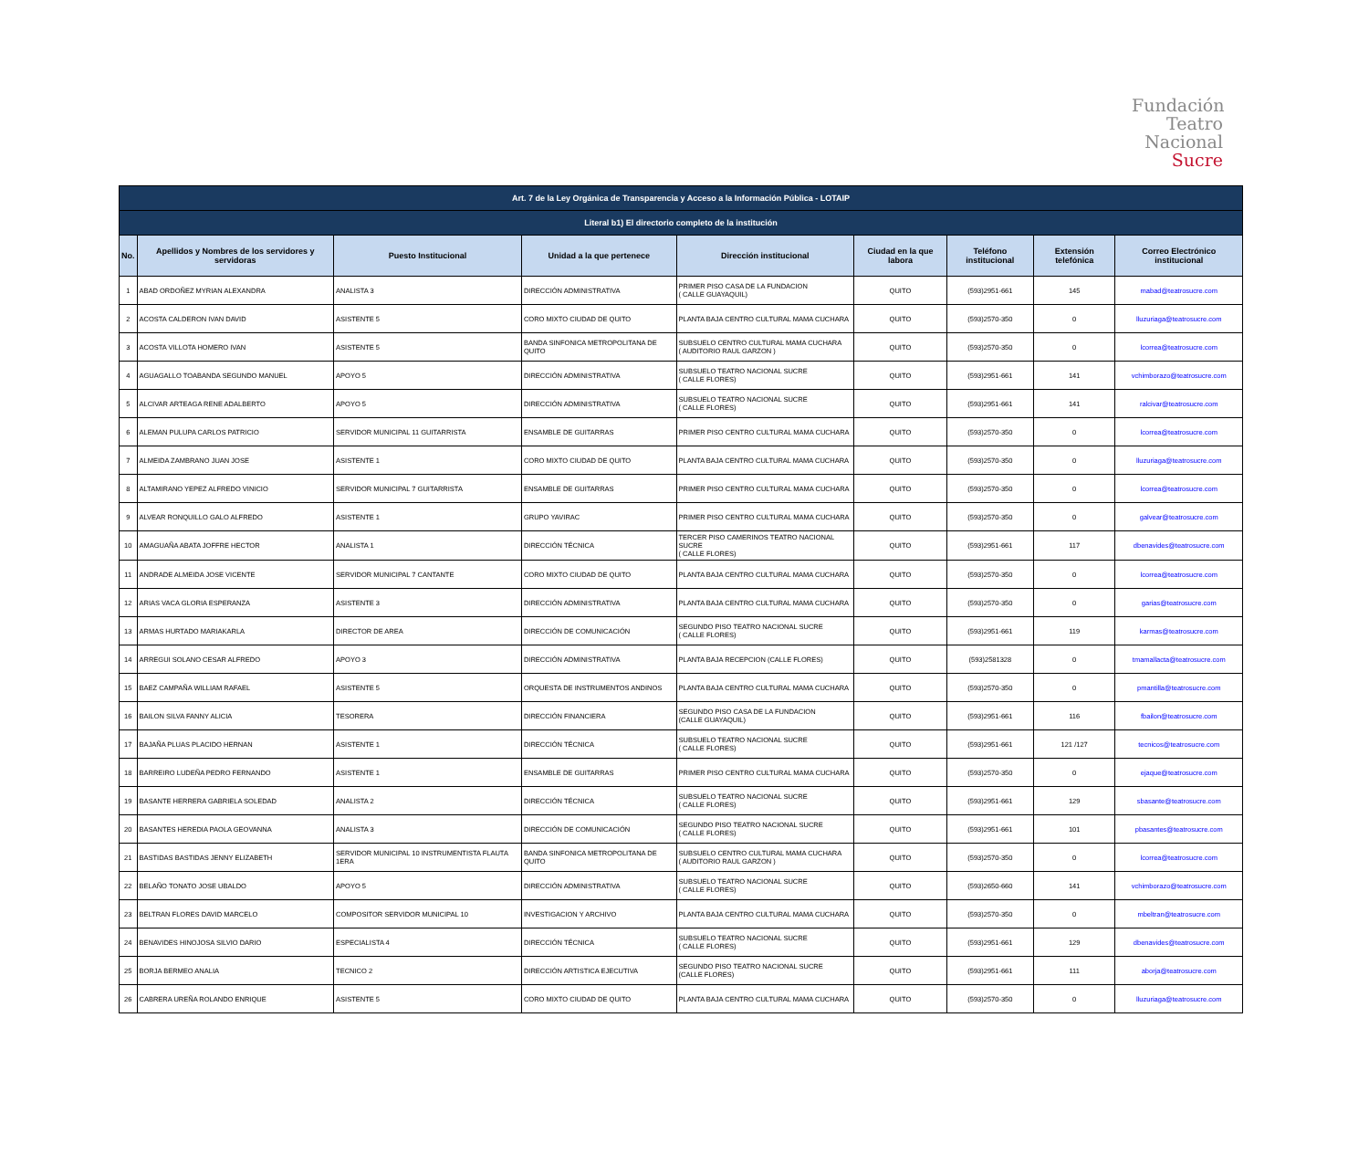Fundación
Teatro
Nacional
Sucre
| Art. 7 de la Ley Orgánica de Transparencia y Acceso a la Información Pública - LOTAIP | | | | | | | | |
| --- | --- | --- | --- | --- | --- | --- | --- | --- |
| Literal b1) El directorio completo de la institución | | | | | | | | |
| No. | Apellidos y Nombres de los servidores y servidoras | Puesto Institucional | Unidad a la que pertenece | Dirección institucional | Ciudad en la que labora | Teléfono institucional | Extensión telefónica | Correo Electrónico institucional |
| 1 | ABAD ORDOÑEZ MYRIAN ALEXANDRA | ANALISTA 3 | DIRECCIÓN ADMINISTRATIVA | PRIMER PISO CASA DE LA FUNDACION ( CALLE GUAYAQUIL) | QUITO | (593)2951-661 | 145 | mabad@teatrosucre.com |
| 2 | ACOSTA CALDERON IVAN DAVID | ASISTENTE 5 | CORO MIXTO CIUDAD DE QUITO | PLANTA BAJA CENTRO CULTURAL MAMA CUCHARA | QUITO | (593)2570-350 | 0 | lluzuriaga@teatrosucre.com |
| 3 | ACOSTA VILLOTA HOMERO IVAN | ASISTENTE 5 | BANDA SINFONICA METROPOLITANA DE QUITO | SUBSUELO CENTRO CULTURAL MAMA CUCHARA ( AUDITORIO RAUL GARZON ) | QUITO | (593)2570-350 | 0 | lcorrea@teatrosucre.com |
| 4 | AGUAGALLO TOABANDA SEGUNDO MANUEL | APOYO 5 | DIRECCIÓN ADMINISTRATIVA | SUBSUELO TEATRO NACIONAL SUCRE ( CALLE FLORES) | QUITO | (593)2951-661 | 141 | vchimborazo@teatrosucre.com |
| 5 | ALCIVAR ARTEAGA RENE ADALBERTO | APOYO 5 | DIRECCIÓN ADMINISTRATIVA | SUBSUELO TEATRO NACIONAL SUCRE ( CALLE FLORES) | QUITO | (593)2951-661 | 141 | ralcivar@teatrosucre.com |
| 6 | ALEMAN PULUPA CARLOS PATRICIO | SERVIDOR MUNICIPAL 11 GUITARRISTA | ENSAMBLE DE GUITARRAS | PRIMER PISO CENTRO CULTURAL MAMA CUCHARA | QUITO | (593)2570-350 | 0 | lcorrea@teatrosucre.com |
| 7 | ALMEIDA ZAMBRANO JUAN JOSE | ASISTENTE 1 | CORO MIXTO CIUDAD DE QUITO | PLANTA BAJA CENTRO CULTURAL MAMA CUCHARA | QUITO | (593)2570-350 | 0 | lluzuriaga@teatrosucre.com |
| 8 | ALTAMIRANO YEPEZ ALFREDO VINICIO | SERVIDOR MUNICIPAL 7 GUITARRISTA | ENSAMBLE DE GUITARRAS | PRIMER PISO CENTRO CULTURAL MAMA CUCHARA | QUITO | (593)2570-350 | 0 | lcorrea@teatrosucre.com |
| 9 | ALVEAR RONQUILLO GALO ALFREDO | ASISTENTE 1 | GRUPO YAVIRAC | PRIMER PISO CENTRO CULTURAL MAMA CUCHARA | QUITO | (593)2570-350 | 0 | galvear@teatrosucre.com |
| 10 | AMAGUAÑA ABATA JOFFRE HECTOR | ANALISTA 1 | DIRECCIÓN TÉCNICA | TERCER PISO CAMERINOS TEATRO NACIONAL SUCRE ( CALLE FLORES) | QUITO | (593)2951-661 | 117 | dbenavides@teatrosucre.com |
| 11 | ANDRADE ALMEIDA JOSE VICENTE | SERVIDOR MUNICIPAL 7 CANTANTE | CORO MIXTO CIUDAD DE QUITO | PLANTA BAJA CENTRO CULTURAL MAMA CUCHARA | QUITO | (593)2570-350 | 0 | lcorrea@teatrosucre.com |
| 12 | ARIAS VACA GLORIA ESPERANZA | ASISTENTE 3 | DIRECCIÓN ADMINISTRATIVA | PLANTA BAJA CENTRO CULTURAL MAMA CUCHARA | QUITO | (593)2570-350 | 0 | garias@teatrosucre.com |
| 13 | ARMAS HURTADO MARIAKARLA | DIRECTOR DE AREA | DIRECCIÓN DE COMUNICACIÓN | SEGUNDO PISO TEATRO NACIONAL SUCRE ( CALLE FLORES) | QUITO | (593)2951-661 | 119 | karmas@teatrosucre.com |
| 14 | ARREGUI SOLANO CESAR ALFREDO | APOYO 3 | DIRECCIÓN ADMINISTRATIVA | PLANTA BAJA RECEPCION (CALLE FLORES) | QUITO | (593)2581328 | 0 | tmamallacta@teatrosucre.com |
| 15 | BAEZ CAMPAÑA WILLIAM RAFAEL | ASISTENTE 5 | ORQUESTA DE INSTRUMENTOS ANDINOS | PLANTA BAJA CENTRO CULTURAL MAMA CUCHARA | QUITO | (593)2570-350 | 0 | pmantilla@teatrosucre.com |
| 16 | BAILON SILVA FANNY ALICIA | TESORERA | DIRECCIÓN FINANCIERA | SEGUNDO PISO CASA DE LA FUNDACION (CALLE GUAYAQUIL) | QUITO | (593)2951-661 | 116 | fbailon@teatrosucre.com |
| 17 | BAJAÑA PLUAS PLACIDO HERNAN | ASISTENTE 1 | DIRECCIÓN TÉCNICA | SUBSUELO TEATRO NACIONAL SUCRE ( CALLE FLORES) | QUITO | (593)2951-661 | 121 /127 | tecnicos@teatrosucre.com |
| 18 | BARREIRO LUDEÑA PEDRO FERNANDO | ASISTENTE 1 | ENSAMBLE DE GUITARRAS | PRIMER PISO CENTRO CULTURAL MAMA CUCHARA | QUITO | (593)2570-350 | 0 | ejaque@teatrosucre.com |
| 19 | BASANTE HERRERA GABRIELA SOLEDAD | ANALISTA 2 | DIRECCIÓN TÉCNICA | SUBSUELO TEATRO NACIONAL SUCRE ( CALLE FLORES) | QUITO | (593)2951-661 | 129 | sbasante@teatrosucre.com |
| 20 | BASANTES HEREDIA PAOLA GEOVANNA | ANALISTA 3 | DIRECCIÓN DE COMUNICACIÓN | SEGUNDO PISO TEATRO NACIONAL SUCRE ( CALLE FLORES) | QUITO | (593)2951-661 | 101 | pbasantes@teatrosucre.com |
| 21 | BASTIDAS BASTIDAS JENNY ELIZABETH | SERVIDOR MUNICIPAL 10 INSTRUMENTISTA FLAUTA 1ERA | BANDA SINFONICA METROPOLITANA DE QUITO | SUBSUELO CENTRO CULTURAL MAMA CUCHARA ( AUDITORIO RAUL GARZON ) | QUITO | (593)2570-350 | 0 | lcorrea@teatrosucre.com |
| 22 | BELAÑO TONATO JOSE UBALDO | APOYO 5 | DIRECCIÓN ADMINISTRATIVA | SUBSUELO TEATRO NACIONAL SUCRE ( CALLE FLORES) | QUITO | (593)2650-660 | 141 | vchimborazo@teatrosucre.com |
| 23 | BELTRAN FLORES DAVID MARCELO | COMPOSITOR SERVIDOR MUNICIPAL 10 | INVESTIGACION Y ARCHIVO | PLANTA BAJA CENTRO CULTURAL MAMA CUCHARA | QUITO | (593)2570-350 | 0 | mbeltran@teatrosucre.com |
| 24 | BENAVIDES HINOJOSA SILVIO DARIO | ESPECIALISTA 4 | DIRECCIÓN TÉCNICA | SUBSUELO TEATRO NACIONAL SUCRE ( CALLE FLORES) | QUITO | (593)2951-661 | 129 | dbenavides@teatrosucre.com |
| 25 | BORJA BERMEO ANALIA | TECNICO 2 | DIRECCIÓN ARTISTICA EJECUTIVA | SEGUNDO PISO TEATRO NACIONAL SUCRE (CALLE FLORES) | QUITO | (593)2951-661 | 111 | aborja@teatrosucre.com |
| 26 | CABRERA UREÑA ROLANDO ENRIQUE | ASISTENTE 5 | CORO MIXTO CIUDAD DE QUITO | PLANTA BAJA CENTRO CULTURAL MAMA CUCHARA | QUITO | (593)2570-350 | 0 | lluzuriaga@teatrosucre.com |